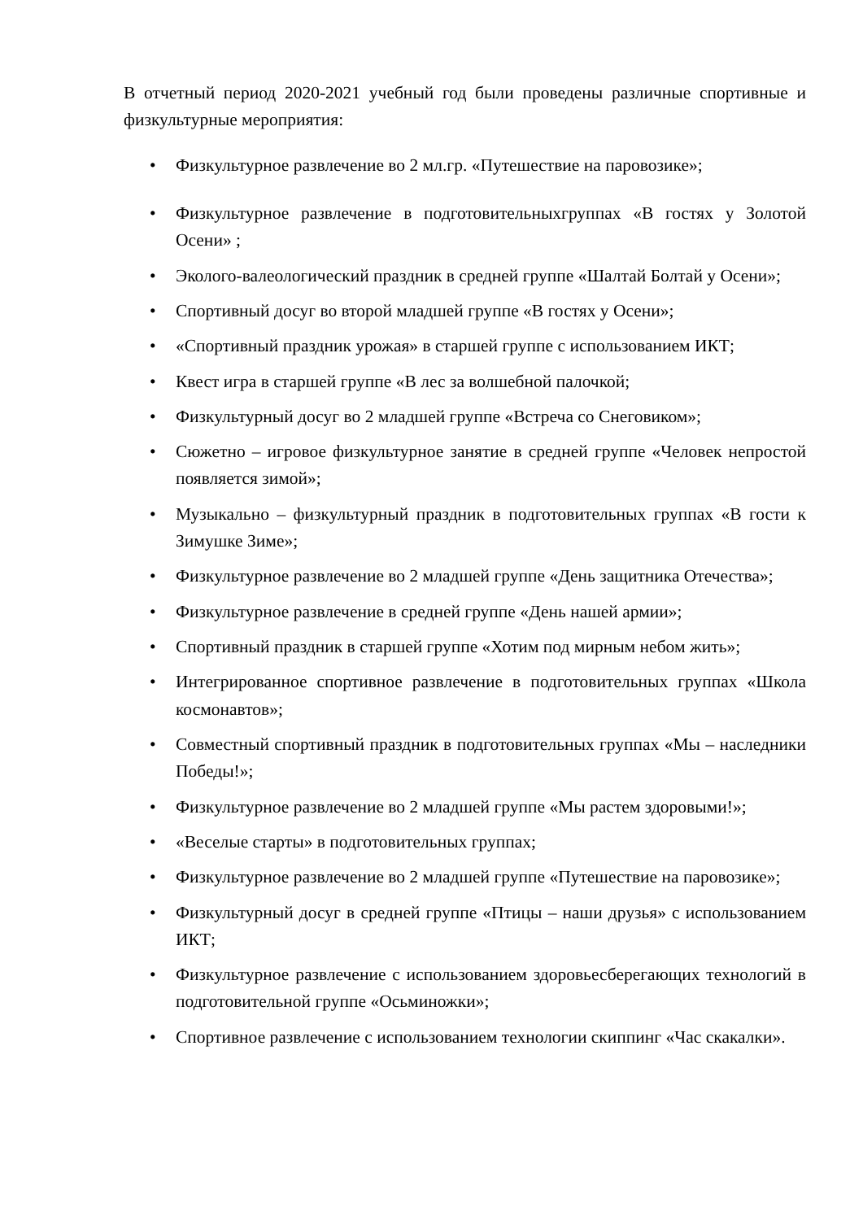В отчетный период 2020-2021 учебный год были проведены различные спортивные и физкультурные мероприятия:
• Физкультурное развлечение во 2 мл.гр. «Путешествие на паровозике»;
• Физкультурное развлечение в подготовительныхгруппах «В гостях у Золотой Осени» ;
• Эколого-валеологический праздник в средней группе «Шалтай Болтай у Осени»;
• Спортивный досуг во второй младшей группе «В гостях у Осени»;
• «Спортивный праздник урожая» в старшей группе с использованием ИКТ;
• Квест игра в старшей группе «В лес за волшебной палочкой;
• Физкультурный досуг во 2 младшей группе «Встреча со Снеговиком»;
• Сюжетно – игровое физкультурное занятие в средней группе «Человек непростой появляется зимой»;
• Музыкально – физкультурный праздник в подготовительных группах «В гости к Зимушке Зиме»;
• Физкультурное развлечение во 2 младшей группе «День защитника Отечества»;
• Физкультурное развлечение в средней группе «День нашей армии»;
• Спортивный праздник в старшей группе «Хотим под мирным небом жить»;
• Интегрированное спортивное развлечение в подготовительных группах «Школа космонавтов»;
• Совместный спортивный праздник в подготовительных группах «Мы – наследники Победы!»;
• Физкультурное развлечение во 2 младшей группе «Мы растем здоровыми!»;
• «Веселые старты» в подготовительных группах;
• Физкультурное развлечение во 2 младшей группе «Путешествие на паровозике»;
• Физкультурный досуг в средней группе «Птицы – наши друзья» с использованием ИКТ;
• Физкультурное развлечение с использованием здоровьесберегающих технологий в подготовительной группе «Осьминожки»;
• Спортивное развлечение с использованием технологии скиппинг «Час скакалки».